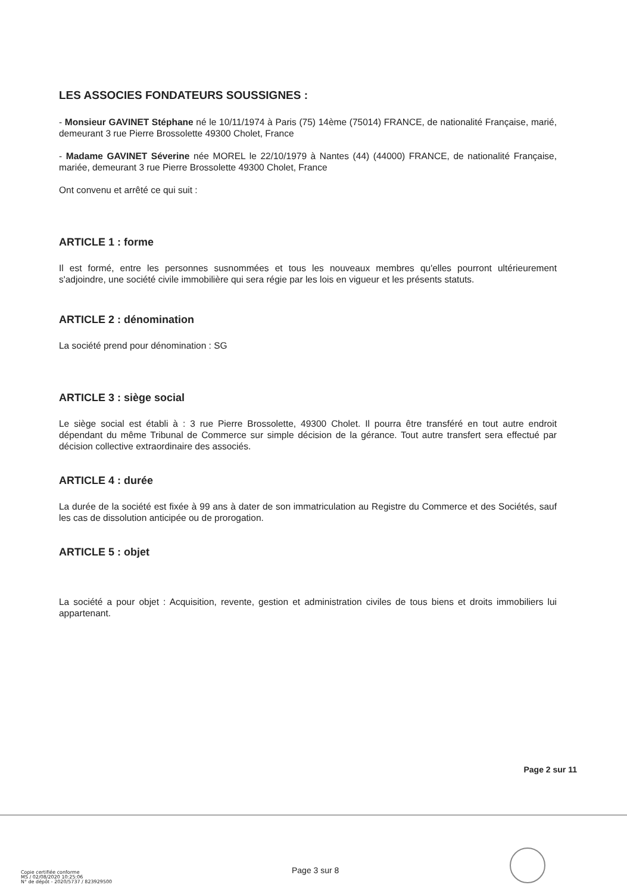LES ASSOCIES FONDATEURS SOUSSIGNES :
- Monsieur GAVINET Stéphane né le 10/11/1974 à Paris (75) 14ème (75014) FRANCE, de nationalité Française, marié, demeurant 3 rue Pierre Brossolette 49300 Cholet, France
- Madame GAVINET Séverine née MOREL le 22/10/1979 à Nantes (44) (44000) FRANCE, de nationalité Française, mariée, demeurant 3 rue Pierre Brossolette 49300 Cholet, France
Ont convenu et arrêté ce qui suit :
ARTICLE 1 : forme
Il est formé, entre les personnes susnommées et tous les nouveaux membres qu'elles pourront ultérieurement s'adjoindre, une société civile immobilière qui sera régie par les lois en vigueur et les présents statuts.
ARTICLE 2 : dénomination
La société prend pour dénomination : SG
ARTICLE 3 : siège social
Le siège social est établi à : 3 rue Pierre Brossolette, 49300 Cholet. Il pourra être transféré en tout autre endroit dépendant du même Tribunal de Commerce sur simple décision de la gérance. Tout autre transfert sera effectué par décision collective extraordinaire des associés.
ARTICLE 4 : durée
La durée de la société est fixée à 99 ans à dater de son immatriculation au Registre du Commerce et des Sociétés, sauf les cas de dissolution anticipée ou de prorogation.
ARTICLE 5 : objet
La société a pour objet : Acquisition, revente, gestion et administration civiles de tous biens et droits immobiliers lui appartenant.
Page 2 sur 11
Copie certifiée conforme
MS / 02/08/2020 10:25:06
N° de dépôt - 2020/5737 / 823929500
Page 3 sur 8